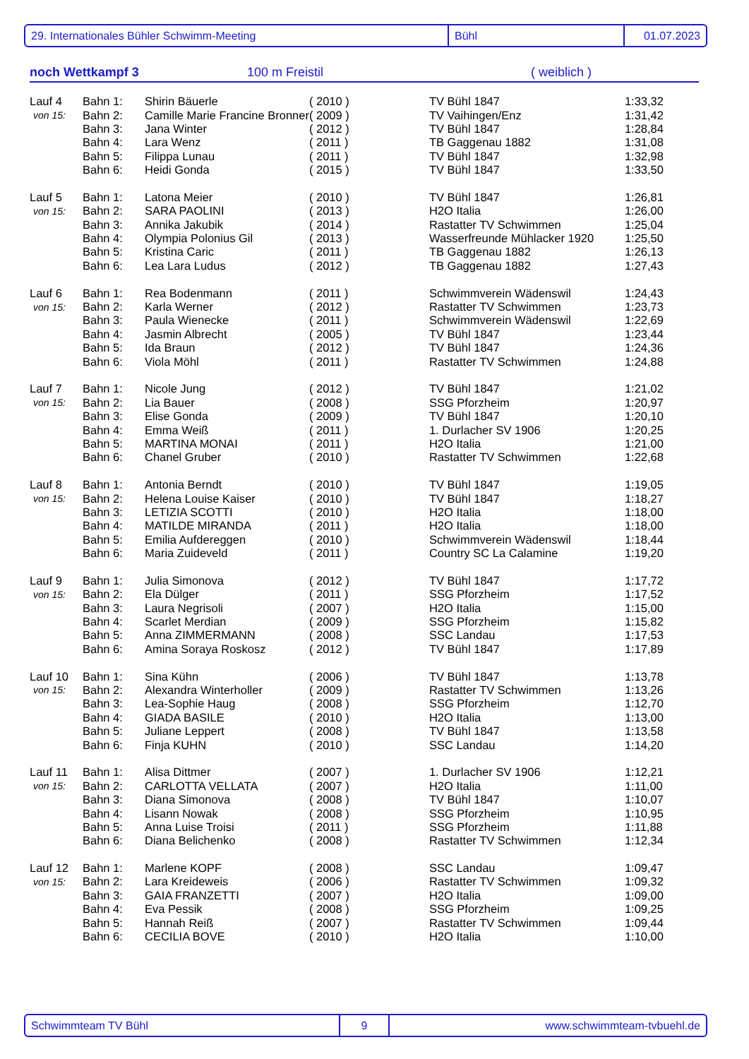29. Internationales Bühler Schwimm-Meeting Bühl 01.07.2023
noch Wettkampf 3 100 m Freistil ( weiblich )
| Lauf 4 | Bahn 1: | Shirin Bäuerle | ( 2010 ) | TV Bühl 1847 | 1:33,32 |
| von 15: | Bahn 2: | Camille Marie Francine Bronner | ( 2009 ) | TV Vaihingen/Enz | 1:31,42 |
| | Bahn 3: | Jana Winter | ( 2012 ) | TV Bühl 1847 | 1:28,84 |
| | Bahn 4: | Lara Wenz | ( 2011 ) | TB Gaggenau 1882 | 1:31,08 |
| | Bahn 5: | Filippa Lunau | ( 2011 ) | TV Bühl 1847 | 1:32,98 |
| | Bahn 6: | Heidi Gonda | ( 2015 ) | TV Bühl 1847 | 1:33,50 |
| Lauf 5 | Bahn 1: | Latona Meier | ( 2010 ) | TV Bühl 1847 | 1:26,81 |
| von 15: | Bahn 2: | SARA PAOLINI | ( 2013 ) | H2O Italia | 1:26,00 |
| | Bahn 3: | Annika Jakubik | ( 2014 ) | Rastatter TV Schwimmen | 1:25,04 |
| | Bahn 4: | Olympia Polonius Gil | ( 2013 ) | Wasserfreunde Mühlacker 1920 | 1:25,50 |
| | Bahn 5: | Kristina Caric | ( 2011 ) | TB Gaggenau 1882 | 1:26,13 |
| | Bahn 6: | Lea Lara Ludus | ( 2012 ) | TB Gaggenau 1882 | 1:27,43 |
| Lauf 6 | Bahn 1: | Rea Bodenmann | ( 2011 ) | Schwimmverein Wädenswil | 1:24,43 |
| von 15: | Bahn 2: | Karla Werner | ( 2012 ) | Rastatter TV Schwimmen | 1:23,73 |
| | Bahn 3: | Paula Wienecke | ( 2011 ) | Schwimmverein Wädenswil | 1:22,69 |
| | Bahn 4: | Jasmin Albrecht | ( 2005 ) | TV Bühl 1847 | 1:23,44 |
| | Bahn 5: | Ida Braun | ( 2012 ) | TV Bühl 1847 | 1:24,36 |
| | Bahn 6: | Viola Möhl | ( 2011 ) | Rastatter TV Schwimmen | 1:24,88 |
| Lauf 7 | Bahn 1: | Nicole Jung | ( 2012 ) | TV Bühl 1847 | 1:21,02 |
| von 15: | Bahn 2: | Lia Bauer | ( 2008 ) | SSG Pforzheim | 1:20,97 |
| | Bahn 3: | Elise Gonda | ( 2009 ) | TV Bühl 1847 | 1:20,10 |
| | Bahn 4: | Emma Weiß | ( 2011 ) | 1. Durlacher SV 1906 | 1:20,25 |
| | Bahn 5: | MARTINA MONAI | ( 2011 ) | H2O Italia | 1:21,00 |
| | Bahn 6: | Chanel Gruber | ( 2010 ) | Rastatter TV Schwimmen | 1:22,68 |
| Lauf 8 | Bahn 1: | Antonia Berndt | ( 2010 ) | TV Bühl 1847 | 1:19,05 |
| von 15: | Bahn 2: | Helena Louise Kaiser | ( 2010 ) | TV Bühl 1847 | 1:18,27 |
| | Bahn 3: | LETIZIA SCOTTI | ( 2010 ) | H2O Italia | 1:18,00 |
| | Bahn 4: | MATILDE MIRANDA | ( 2011 ) | H2O Italia | 1:18,00 |
| | Bahn 5: | Emilia Aufdereggen | ( 2010 ) | Schwimmverein Wädenswil | 1:18,44 |
| | Bahn 6: | Maria Zuideveld | ( 2011 ) | Country SC La Calamine | 1:19,20 |
| Lauf 9 | Bahn 1: | Julia Simonova | ( 2012 ) | TV Bühl 1847 | 1:17,72 |
| von 15: | Bahn 2: | Ela Dülger | ( 2011 ) | SSG Pforzheim | 1:17,52 |
| | Bahn 3: | Laura Negrisoli | ( 2007 ) | H2O Italia | 1:15,00 |
| | Bahn 4: | Scarlet Merdian | ( 2009 ) | SSG Pforzheim | 1:15,82 |
| | Bahn 5: | Anna ZIMMERMANN | ( 2008 ) | SSC Landau | 1:17,53 |
| | Bahn 6: | Amina Soraya Roskosz | ( 2012 ) | TV Bühl 1847 | 1:17,89 |
| Lauf 10 | Bahn 1: | Sina Kühn | ( 2006 ) | TV Bühl 1847 | 1:13,78 |
| von 15: | Bahn 2: | Alexandra Winterholler | ( 2009 ) | Rastatter TV Schwimmen | 1:13,26 |
| | Bahn 3: | Lea-Sophie Haug | ( 2008 ) | SSG Pforzheim | 1:12,70 |
| | Bahn 4: | GIADA BASILE | ( 2010 ) | H2O Italia | 1:13,00 |
| | Bahn 5: | Juliane Leppert | ( 2008 ) | TV Bühl 1847 | 1:13,58 |
| | Bahn 6: | Finja KUHN | ( 2010 ) | SSC Landau | 1:14,20 |
| Lauf 11 | Bahn 1: | Alisa Dittmer | ( 2007 ) | 1. Durlacher SV 1906 | 1:12,21 |
| von 15: | Bahn 2: | CARLOTTA VELLATA | ( 2007 ) | H2O Italia | 1:11,00 |
| | Bahn 3: | Diana Simonova | ( 2008 ) | TV Bühl 1847 | 1:10,07 |
| | Bahn 4: | Lisann Nowak | ( 2008 ) | SSG Pforzheim | 1:10,95 |
| | Bahn 5: | Anna Luise Troisi | ( 2011 ) | SSG Pforzheim | 1:11,88 |
| | Bahn 6: | Diana Belichenko | ( 2008 ) | Rastatter TV Schwimmen | 1:12,34 |
| Lauf 12 | Bahn 1: | Marlene KOPF | ( 2008 ) | SSC Landau | 1:09,47 |
| von 15: | Bahn 2: | Lara Kreideweis | ( 2006 ) | Rastatter TV Schwimmen | 1:09,32 |
| | Bahn 3: | GAIA FRANZETTI | ( 2007 ) | H2O Italia | 1:09,00 |
| | Bahn 4: | Eva Pessik | ( 2008 ) | SSG Pforzheim | 1:09,25 |
| | Bahn 5: | Hannah Reiß | ( 2007 ) | Rastatter TV Schwimmen | 1:09,44 |
| | Bahn 6: | CECILIA BOVE | ( 2010 ) | H2O Italia | 1:10,00 |
Schwimmteam TV Bühl 9 www.schwimmteam-tvbuehl.de